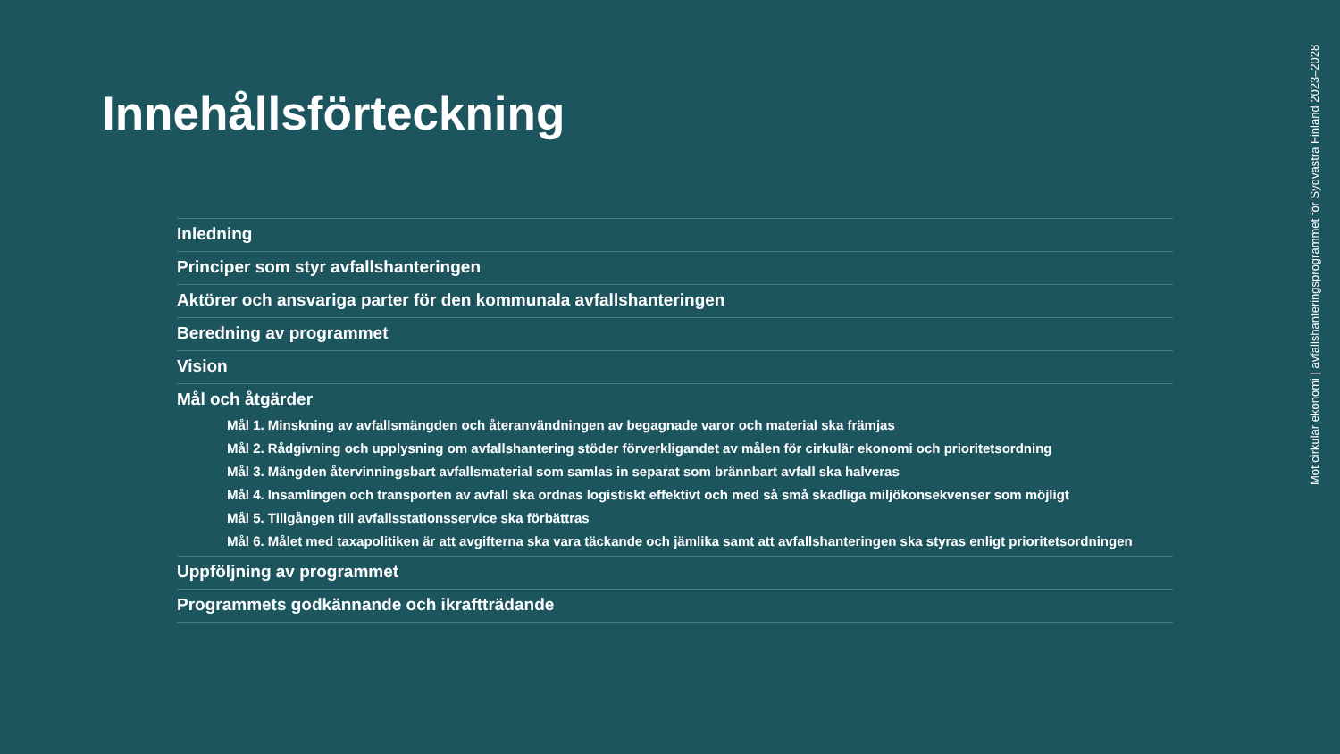Innehållsförteckning
Inledning
Principer som styr avfallshanteringen
Aktörer och ansvariga parter för den kommunala avfallshanteringen
Beredning av programmet
Vision
Mål och åtgärder
Mål 1. Minskning av avfallsmängden och återanvändningen av begagnade varor och material ska främjas
Mål 2. Rådgivning och upplysning om avfallshantering stöder förverkligandet av målen för cirkulär ekonomi och prioritetsordning
Mål 3. Mängden återvinningsbart avfallsmaterial som samlas in separat som brännbart avfall ska halveras
Mål 4. Insamlingen och transporten av avfall ska ordnas logistiskt effektivt och med så små skadliga miljökonsekvenser som möjligt
Mål 5. Tillgången till avfallsstationsservice ska förbättras
Mål 6. Målet med taxapolitiken är att avgifterna ska vara täckande och jämlika samt att avfallshanteringen ska styras enligt prioritetsordningen
Uppföljning av programmet
Programmets godkännande och ikraftträdande
Mot cirkulär ekonomi | avfallshanteringsprogrammet för Sydvästra Finland 2023–2028